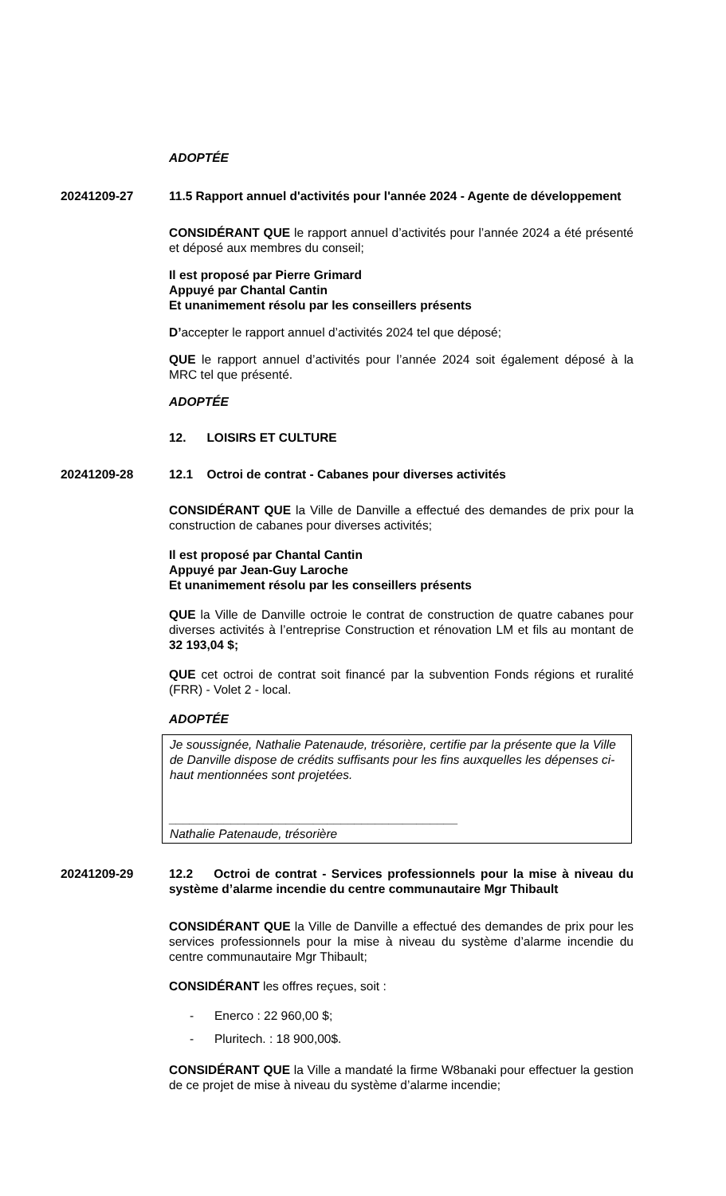ADOPTÉE
20241209-27 11.5 Rapport annuel d'activités pour l'année 2024 - Agente de développement
CONSIDÉRANT QUE le rapport annuel d’activités pour l’année 2024 a été présenté et déposé aux membres du conseil;
Il est proposé par Pierre Grimard
Appuyé par Chantal Cantin
Et unanimement résolu par les conseillers présents
D’accepter le rapport annuel d’activités 2024 tel que déposé;
QUE le rapport annuel d’activités pour l’année 2024 soit également déposé à la MRC tel que présenté.
ADOPTÉE
12. LOISIRS ET CULTURE
20241209-28 12.1 Octroi de contrat - Cabanes pour diverses activités
CONSIDÉRANT QUE la Ville de Danville a effectué des demandes de prix pour la construction de cabanes pour diverses activités;
Il est proposé par Chantal Cantin
Appuyé par Jean-Guy Laroche
Et unanimement résolu par les conseillers présents
QUE la Ville de Danville octroie le contrat de construction de quatre cabanes pour diverses activités à l’entreprise Construction et rénovation LM et fils au montant de 32 193,04 $;
QUE cet octroi de contrat soit financé par la subvention Fonds régions et ruralité (FRR) - Volet 2 - local.
ADOPTÉE
Je soussignée, Nathalie Patenaude, trésorière, certifie par la présente que la Ville de Danville dispose de crédits suffisants pour les fins auxquelles les dépenses ci-haut mentionnées sont projetées.
__________________________________________
Nathalie Patenaude, trésorière
20241209-29 12.2 Octroi de contrat - Services professionnels pour la mise à niveau du système d’alarme incendie du centre communautaire Mgr Thibault
CONSIDÉRANT QUE la Ville de Danville a effectué des demandes de prix pour les services professionnels pour la mise à niveau du système d’alarme incendie du centre communautaire Mgr Thibault;
CONSIDÉRANT les offres reçues, soit :
- Enerco : 22 960,00 $;
- Pluritech. : 18 900,00$.
CONSIDÉRANT QUE la Ville a mandaté la firme W8banaki pour effectuer la gestion de ce projet de mise à niveau du système d’alarme incendie;